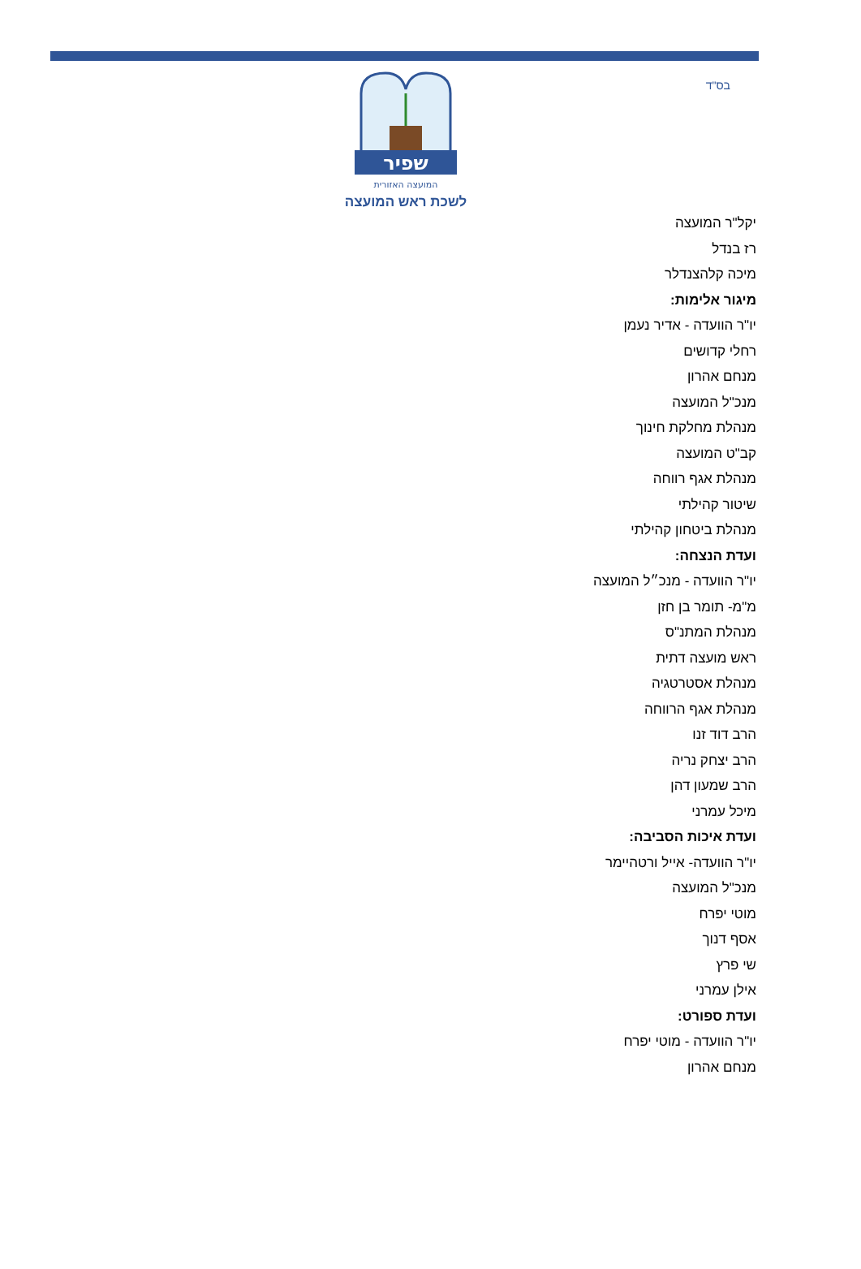בס"ד
שפיר
המועצה האזורית
לשכת ראש המועצה
יקל"ר המועצה
רז בנדל
מיכה קלהצנדלר
מיגור אלימות:
יו"ר הוועדה - אדיר נעמן
רחלי קדושים
מנחם אהרון
מנכ"ל המועצה
מנהלת מחלקת חינוך
קב"ט המועצה
מנהלת אגף רווחה
שיטור קהילתי
מנהלת ביטחון קהילתי
ועדת הנצחה:
יו"ר הוועדה - מנכ״ל המועצה
מ"מ- תומר בן חזן
מנהלת המתנ"ס
ראש מועצה דתית
מנהלת אסטרטגיה
מנהלת אגף הרווחה
הרב דוד זנו
הרב יצחק נריה
הרב שמעון דהן
מיכל עמרני
ועדת איכות הסביבה:
יו"ר הוועדה- אייל ורטהיימר
מנכ"ל המועצה
מוטי יפרח
אסף דנוך
שי פרץ
אילן עמרני
ועדת ספורט:
יו"ר הוועדה - מוטי יפרח
מנחם אהרון